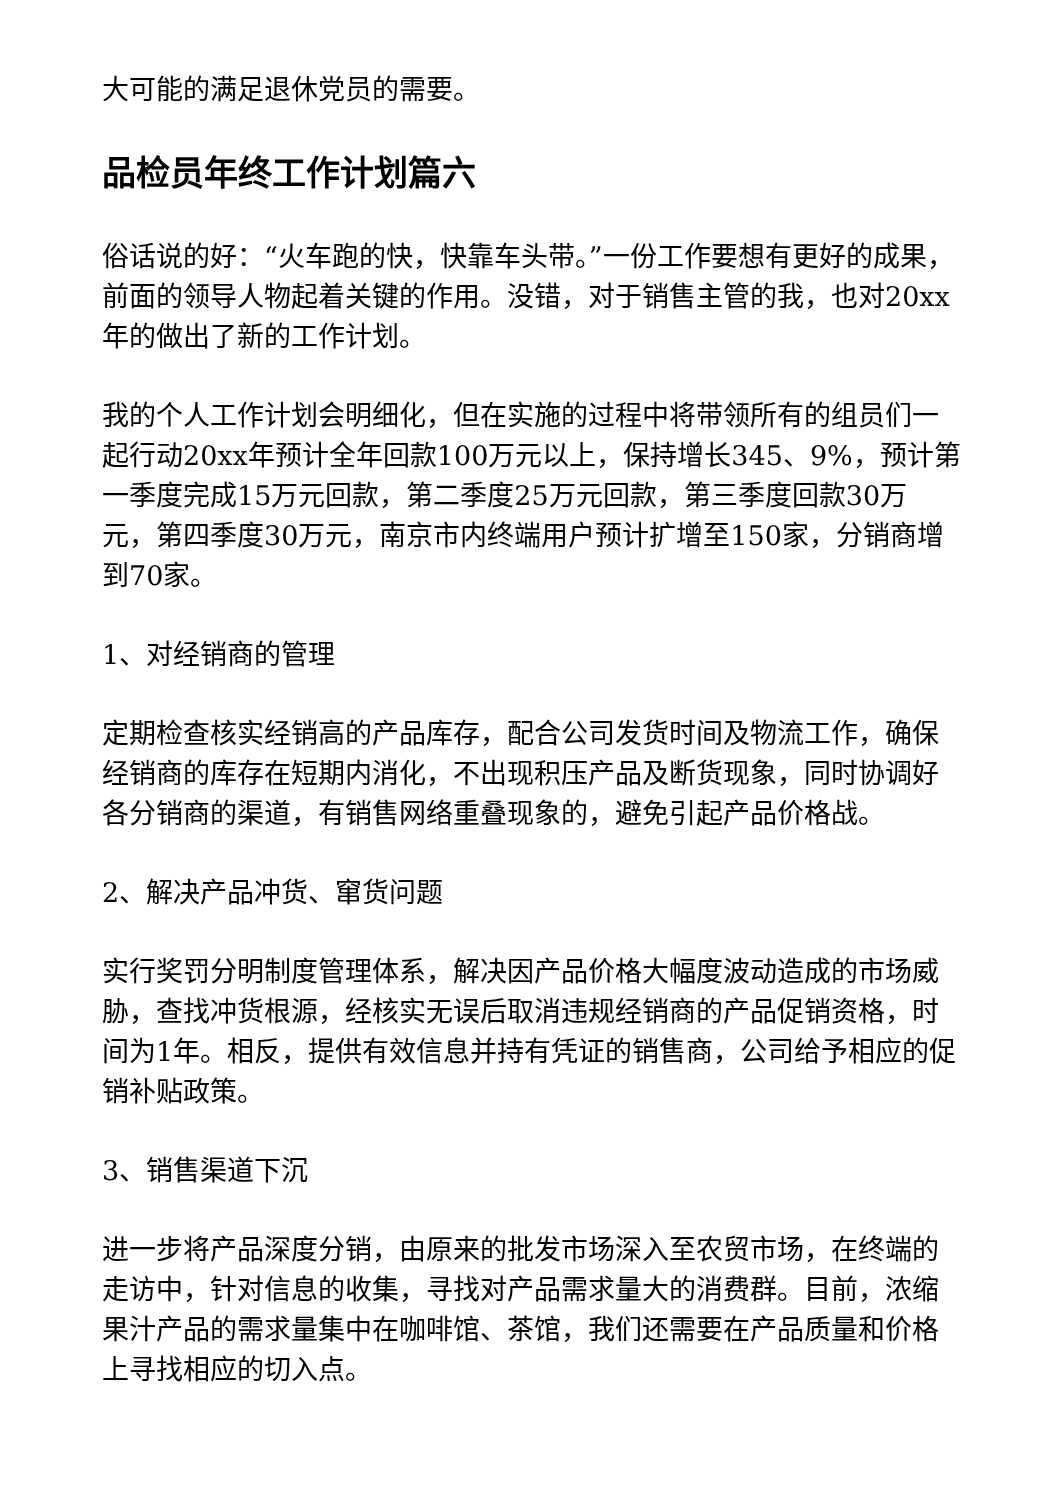大可能的满足退休党员的需要。
品检员年终工作计划篇六
俗话说的好：“火车跑的快，快靠车头带。”一份工作要想有更好的成果，前面的领导人物起着关键的作用。没错，对于销售主管的我，也对20xx年的做出了新的工作计划。
我的个人工作计划会明细化，但在实施的过程中将带领所有的组员们一起行动20xx年预计全年回款100万元以上，保持增长345、9%，预计第一季度完成15万元回款，第二季度25万元回款，第三季度回款30万元，第四季度30万元，南京市内终端用户预计扩增至150家，分销商增到70家。
1、对经销商的管理
定期检查核实经销高的产品库存，配合公司发货时间及物流工作，确保经销商的库存在短期内消化，不出现积压产品及断货现象，同时协调好各分销商的渠道，有销售网络重叠现象的，避免引起产品价格战。
2、解决产品冲货、窜货问题
实行奖罚分明制度管理体系，解决因产品价格大幅度波动造成的市场威胁，查找冲货根源，经核实无误后取消违规经销商的产品促销资格，时间为1年。相反，提供有效信息并持有凭证的销售商，公司给予相应的促销补贴政策。
3、销售渠道下沉
进一步将产品深度分销，由原来的批发市场深入至农贸市场，在终端的走访中，针对信息的收集，寻找对产品需求量大的消费群。目前，浓缩果汁产品的需求量集中在咖啡馆、茶馆，我们还需要在产品质量和价格上寻找相应的切入点。